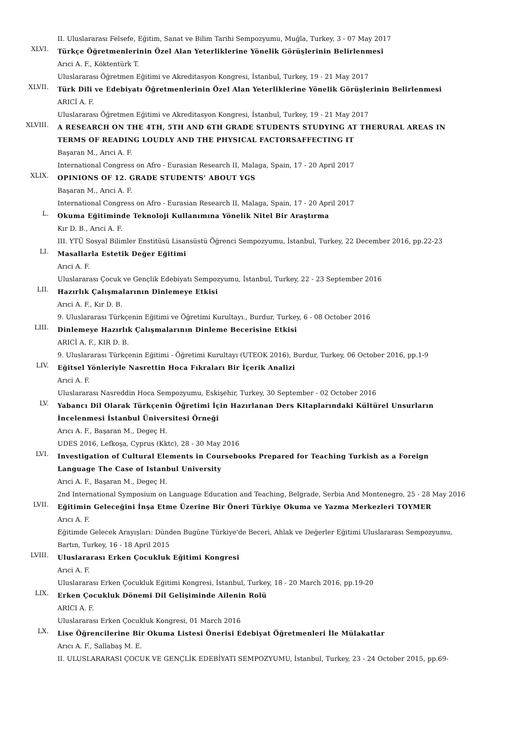II. Uluslararası Felsefe, Eğitim, Sanat ve Bilim Tarihi Sempozyumu, Muğla, Turkey, 3 - 07 May 2017
XLVI.
Türkçe Öğretmenlerinin Özel Alan Yeterliklerine Yönelik Görüşlerinin Belirlenmesi
Arıci A. F., Köktentürk T.
Uluslararası Öğretmen Eğitimi ve Akreditasyon Kongresi, İstanbul, Turkey, 19 - 21 May 2017
XLVII.
Türk Dili ve Edebiyatı Öğretmenlerinin Özel Alan Yeterliklerine Yönelik Görüşlerinin Belirlenmesi
ARICİ A. F.
Uluslararası Öğretmen Eğitimi ve Akreditasyon Kongresi, İstanbul, Turkey, 19 - 21 May 2017
XLVIII.
A RESEARCH ON THE 4TH, 5TH AND 6TH GRADE STUDENTS STUDYING AT THERURAL AREAS IN TERMS OF READING LOUDLY AND THE PHYSICAL FACTORSAFFECTING IT
Başaran M., Arıci A. F.
International Congress on Afro - Eurasian Research II, Malaga, Spain, 17 - 20 April 2017
XLIX.
OPINIONS OF 12. GRADE STUDENTS’ ABOUT YGS
Başaran M., Arıci A. F.
International Congress on Afro - Eurasian Research II, Malaga, Spain, 17 - 20 April 2017
L.
Okuma Eğitiminde Teknoloji Kullanımına Yönelik Nitel Bir Araştırma
Kır D. B., Arıci A. F.
III. YTÜ Sosyal Bilimler Enstitüsü Lisansüstü Öğrenci Sempozyumu, İstanbul, Turkey, 22 December 2016, pp.22-23
LI.
Masallarla Estetik Değer Eğitimi
Arıci A. F.
Uluslararası Çocuk ve Gençlik Edebiyatı Sempozyumu, İstanbul, Turkey, 22 - 23 September 2016
LII.
Hazırlık Çalışmalarının Dinlemeye Etkisi
Arıci A. F., Kır D. B.
9. Uluslararası Türkçenin Eğitimi ve Öğretimi Kurultayı., Burdur, Turkey, 6 - 08 October 2016
LIII.
Dinlemeye Hazırlık Çalışmalarının Dinleme Becerisine Etkisi
ARICİ A. F., KIR D. B.
9. Uluslararası Türkçenin Eğitimi - Öğretimi Kurultayı (UTEOK 2016), Burdur, Turkey, 06 October 2016, pp.1-9
LIV.
Eğitsel Yönleriyle Nasrettin Hoca Fıkraları Bir İçerik Analizi
Arıci A. F.
Uluslararası Nasreddin Hoca Sempozyumu, Eskişehir, Turkey, 30 September - 02 October 2016
LV.
Yabancı Dil Olarak Türkçenin Öğretimi İçin Hazırlanan Ders Kitaplarındaki Kültürel Unsurların İncelenmesi İstanbul Üniversitesi Örneği
Arıcı A. F., Başaran M., Degeç H.
UDES 2016, Lefkoşa, Cyprus (Kktc), 28 - 30 May 2016
LVI.
Investigation of Cultural Elements in Coursebooks Prepared for Teaching Turkish as a Foreign Language The Case of Istanbul University
Arıci A. F., Başaran M., Degeç H.
2nd International Symposium on Language Education and Teaching, Belgrade, Serbia And Montenegro, 25 - 28 May 2016
LVII.
Eğitimin Geleceğini İnşa Etme Üzerine Bir Öneri Türkiye Okuma ve Yazma Merkezleri TOYMER
Arıcı A. F.
Eğitimde Gelecek Arayışları: Dünden Bugüne Türkiye'de Beceri, Ahlak ve Değerler Eğitimi Uluslararası Sempozyumu, Bartın, Turkey, 16 - 18 April 2015
LVIII.
Uluslararası Erken Çocukluk Eğitimi Kongresi
Arıci A. F.
Uluslararası Erken Çocukluk Eğitimi Kongresi, İstanbul, Turkey, 18 - 20 March 2016, pp.19-20
LIX.
Erken Çocukluk Dönemi Dil Gelişiminde Ailenin Rolü
ARICI A. F.
Uluslararası Erken Çocukluk Kongresi, 01 March 2016
LX.
Lise Öğrencilerine Bir Okuma Listesi Önerisi Edebiyat Öğretmenleri İle Mülakatlar
Arıcı A. F., Sallabaş M. E.
II. ULUSLARARASI ÇOCUK VE GENÇLİK EDEBİYATI SEMPOZYUMU, İstanbul, Turkey, 23 - 24 October 2015, pp.69-